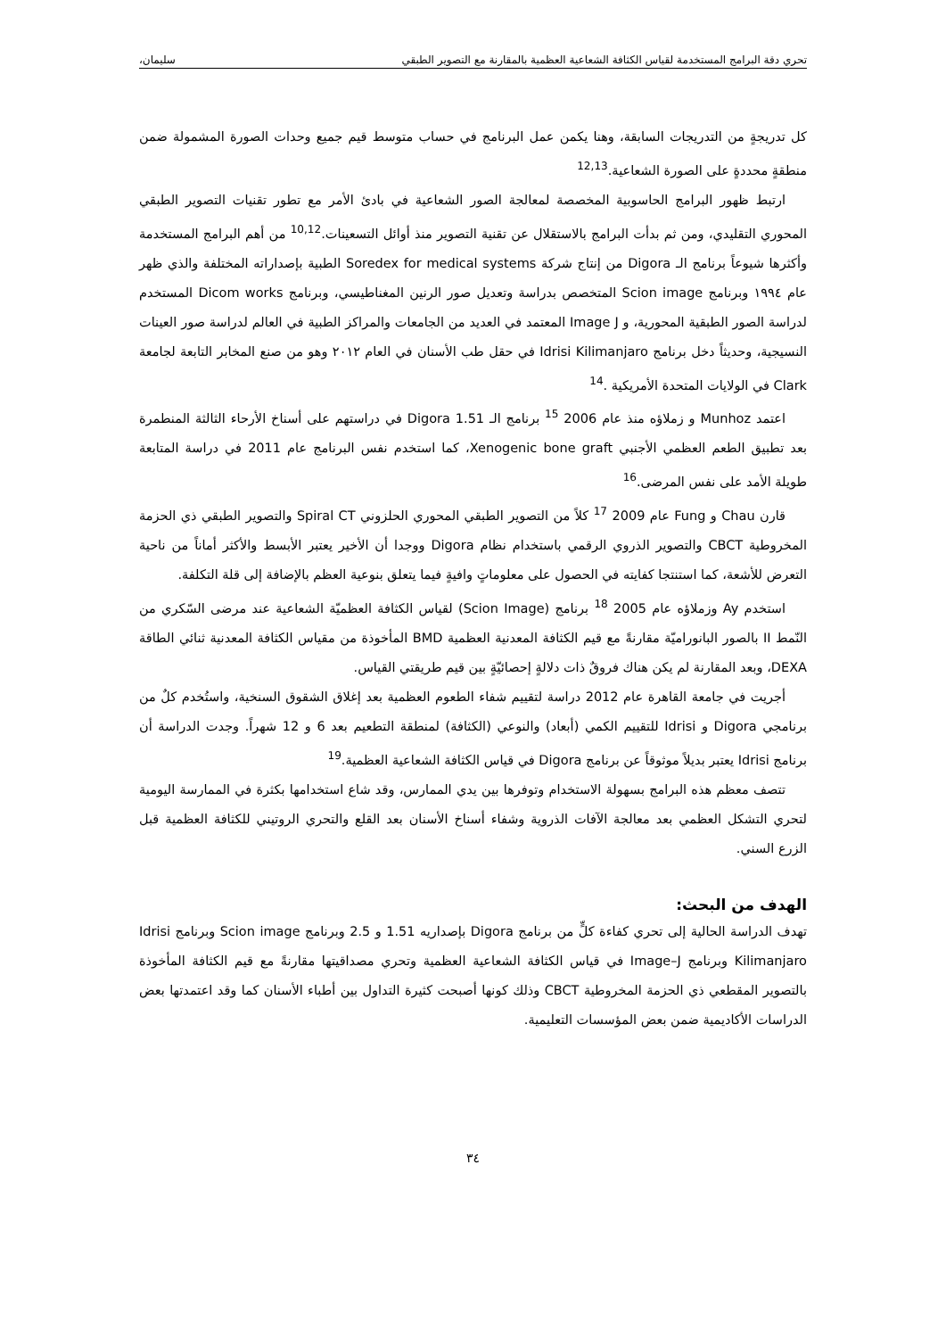تحري دقة البرامج المستخدمة لقياس الكثافة الشعاعية العظمية بالمقارنة مع التصوير الطبقي سليمان،
كل تدريجةٍ من التدريجات السابقة، وهنا يكمن عمل البرنامج في حساب متوسط قيم جميع وحدات الصورة المشمولة ضمن منطقةٍ محددةٍ على الصورة الشعاعية.<sup>12,13</sup>
ارتبط ظهور البرامج الحاسوبية المخصصة لمعالجة الصور الشعاعية في بادئ الأمر مع تطور تقنيات التصوير الطبقي المحوري التقليدي، ومن ثم بدأت البرامج بالاستقلال عن تقنية التصوير منذ أوائل التسعينات.<sup>10,12</sup> من أهم البرامج المستخدمة وأكثرها شيوعاً برنامج الـ Digora من إنتاج شركة Soredex for medical systems الطبية بإصداراته المختلفة والذي ظهر عام ١٩٩٤ وبرنامج Scion image المتخصص بدراسة وتعديل صور الرنين المغناطيسي، وبرنامج Dicom works المستخدم لدراسة الصور الطبقية المحورية، و Image J المعتمد في العديد من الجامعات والمراكز الطبية في العالم لدراسة صور العينات النسيجية، وحديثاً دخل برنامج Idrisi Kilimanjaro في حقل طب الأسنان في العام ٢٠١٢ وهو من صنع المخابر التابعة لجامعة Clark في الولايات المتحدة الأمريكية .<sup>14</sup>
اعتمد Munhoz و زملاؤه منذ عام 2006 <sup>15</sup> برنامج الـ Digora 1.51 في دراستهم على أسناخ الأرحاء الثالثة المنطمرة بعد تطبيق الطعم العظمي الأجنبي Xenogenic bone graft، كما استخدم نفس البرنامج عام 2011 في دراسة المتابعة طويلة الأمد على نفس المرضى.<sup>16</sup>
قارن Chau و Fung عام 2009 <sup>17</sup> كلاً من التصوير الطبقي المحوري الحلزوني Spiral CT والتصوير الطبقي ذي الحزمة المخروطية CBCT والتصوير الذروي الرقمي باستخدام نظام Digora ووجدا أن الأخير يعتبر الأبسط والأكثر أماناً من ناحية التعرض للأشعة، كما استنتجا كفايته في الحصول على معلوماتٍ وافيةٍ فيما يتعلق بنوعية العظم بالإضافة إلى قلة التكلفة.
استخدم Ay وزملاؤه عام 2005 <sup>18</sup> برنامج (Scion Image) لقياس الكثافة العظميّة الشعاعية عند مرضى السّكري من النّمط II بالصور البانوراميّة مقارنةً مع قيم الكثافة المعدنية العظمية BMD المأخوذة من مقياس الكثافة المعدنية ثنائي الطاقة DEXA، وبعد المقارنة لم يكن هناك فروقٌ ذات دلالةٍ إحصائيّةٍ بين قيم طريقتي القياس.
أجريت في جامعة القاهرة عام 2012 دراسة لتقييم شفاء الطعوم العظمية بعد إغلاق الشقوق السنخية، واستُخدم كلٌ من برنامجي Digora و Idrisi للتقييم الكمي (أبعاد) والنوعي (الكثافة) لمنطقة التطعيم بعد 6 و 12 شهراً. وجدت الدراسة أن برنامج Idrisi يعتبر بديلاً موثوقاً عن برنامج Digora في قياس الكثافة الشعاعية العظمية.<sup>19</sup>
تتصف معظم هذه البرامج بسهولة الاستخدام وتوفرها بين يدي الممارس، وقد شاع استخدامها بكثرة في الممارسة اليومية لتحري التشكل العظمي بعد معالجة الآفات الذروية وشفاء أسناخ الأسنان بعد القلع والتحري الروتيني للكثافة العظمية قبل الزرع السني.
الهدف من البحث:
تهدف الدراسة الحالية إلى تحري كفاءة كلٍّ من برنامج Digora بإصداريه 1.51 و 2.5 وبرنامج Scion image وبرنامج Idrisi Kilimanjaro وبرنامج Image–J في قياس الكثافة الشعاعية العظمية وتحري مصداقيتها مقارنةً مع قيم الكثافة المأخوذة بالتصوير المقطعي ذي الحزمة المخروطية CBCT وذلك كونها أصبحت كثيرة التداول بين أطباء الأسنان كما وقد اعتمدتها بعض الدراسات الأكاديمية ضمن بعض المؤسسات التعليمية.
٣٤